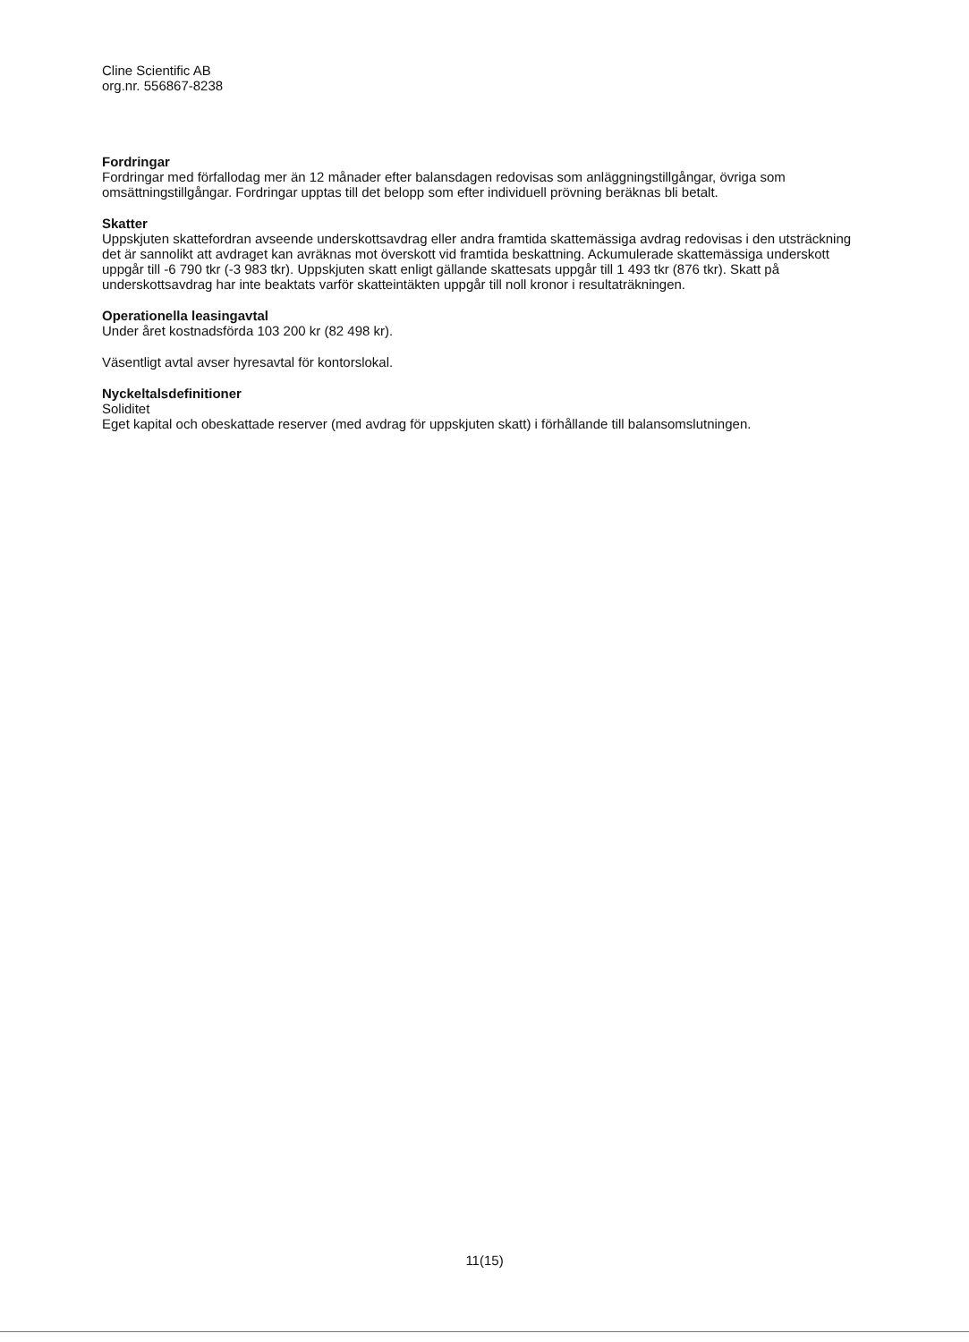Cline Scientific AB
org.nr. 556867-8238
Fordringar
Fordringar med förfallodag mer än 12 månader efter balansdagen redovisas som anläggningstillgångar, övriga som omsättningstillgångar. Fordringar upptas till det belopp som efter individuell prövning beräknas bli betalt.
Skatter
Uppskjuten skattefordran avseende underskottsavdrag eller andra framtida skattemässiga avdrag redovisas i den utsträckning det är sannolikt att avdraget kan avräknas mot överskott vid framtida beskattning. Ackumulerade skattemässiga underskott uppgår till -6 790 tkr (-3 983 tkr). Uppskjuten skatt enligt gällande skattesats uppgår till 1 493 tkr (876 tkr). Skatt på underskottsavdrag har inte beaktats varför skatteintäkten uppgår till noll kronor i resultaträkningen.
Operationella leasingavtal
Under året kostnadsförda 103 200 kr (82 498 kr).
Väsentligt avtal avser hyresavtal för kontorslokal.
Nyckeltalsdefinitioner
Soliditet
Eget kapital och obeskattade reserver (med avdrag för uppskjuten skatt) i förhållande till balansomslutningen.
11(15)